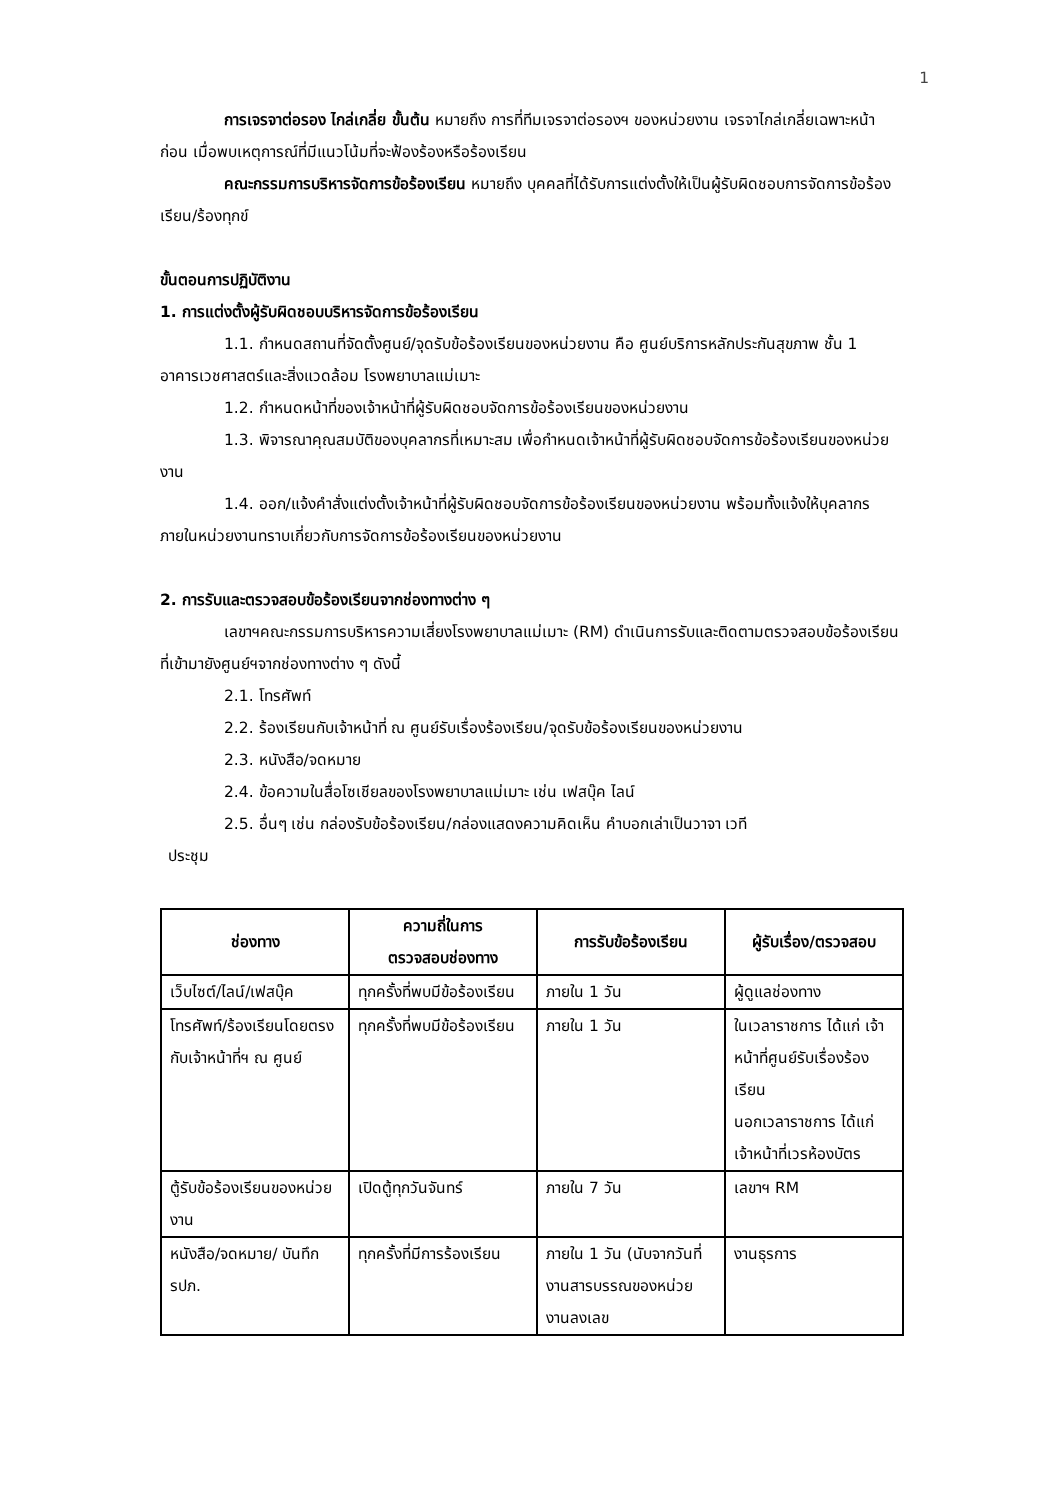1
การเจรจาต่อรอง ไกล่เกลี่ย ขั้นต้น หมายถึง การที่ทีมเจรจาต่อรองฯ ของหน่วยงาน เจรจาไกล่เกลี่ยเฉพาะหน้าก่อน เมื่อพบเหตุการณ์ที่มีแนวโน้มที่จะฟ้องร้องหรือร้องเรียน
คณะกรรมการบริหารจัดการข้อร้องเรียน หมายถึง บุคคลที่ได้รับการแต่งตั้งให้เป็นผู้รับผิดชอบการจัดการข้อร้องเรียน/ร้องทุกข์
ขั้นตอนการปฏิบัติงาน
1. การแต่งตั้งผู้รับผิดชอบบริหารจัดการข้อร้องเรียน
1.1. กำหนดสถานที่จัดตั้งศูนย์/จุดรับข้อร้องเรียนของหน่วยงาน คือ ศูนย์บริการหลักประกันสุขภาพ ชั้น 1 อาคารเวชศาสตร์และสิ่งแวดล้อม โรงพยาบาลแม่เมาะ
1.2. กำหนดหน้าที่ของเจ้าหน้าที่ผู้รับผิดชอบจัดการข้อร้องเรียนของหน่วยงาน
1.3. พิจารณาคุณสมบัติของบุคลากรที่เหมาะสม เพื่อกำหนดเจ้าหน้าที่ผู้รับผิดชอบจัดการข้อร้องเรียนของหน่วยงาน
1.4. ออก/แจ้งคำสั่งแต่งตั้งเจ้าหน้าที่ผู้รับผิดชอบจัดการข้อร้องเรียนของหน่วยงาน พร้อมทั้งแจ้งให้บุคลากรภายในหน่วยงานทราบเกี่ยวกับการจัดการข้อร้องเรียนของหน่วยงาน
2. การรับและตรวจสอบข้อร้องเรียนจากช่องทางต่าง ๆ
เลขาฯคณะกรรมการบริหารความเสี่ยงโรงพยาบาลแม่เมาะ (RM) ดำเนินการรับและติดตามตรวจสอบข้อร้องเรียนที่เข้ามายังศูนย์ฯจากช่องทางต่าง ๆ ดังนี้
2.1. โทรศัพท์
2.2. ร้องเรียนกับเจ้าหน้าที่ ณ ศูนย์รับเรื่องร้องเรียน/จุดรับข้อร้องเรียนของหน่วยงาน
2.3. หนังสือ/จดหมาย
2.4. ข้อความในสื่อโซเชียลของโรงพยาบาลแม่เมาะ เช่น เฟสบุ๊ค ไลน์
2.5. อื่นๆ เช่น กล่องรับข้อร้องเรียน/กล่องแสดงความคิดเห็น คำบอกเล่าเป็นวาจา เวที
ประชุม
| ช่องทาง | ความถี่ในการ ตรวจสอบช่องทาง | การรับข้อร้องเรียน | ผู้รับเรื่อง/ตรวจสอบ |
| --- | --- | --- | --- |
| เว็บไซต์/ไลน์/เฟสบุ๊ค | ทุกครั้งที่พบมีข้อร้องเรียน | ภายใน 1 วัน | ผู้ดูแลช่องทาง |
| โทรศัพท์/ร้องเรียนโดยตรงกับเจ้าหน้าที่ฯ ณ ศูนย์ | ทุกครั้งที่พบมีข้อร้องเรียน | ภายใน 1 วัน | ในเวลาราชการ ได้แก่ เจ้าหน้าที่ศูนย์รับเรื่องร้องเรียน นอกเวลาราชการ ได้แก่ เจ้าหน้าที่เวรห้องบัตร |
| ตู้รับข้อร้องเรียนของหน่วยงาน | เปิดตู้ทุกวันจันทร์ | ภายใน 7 วัน | เลขาฯ RM |
| หนังสือ/จดหมาย/ บันทึก รปภ. | ทุกครั้งที่มีการร้องเรียน | ภายใน 1 วัน (นับจากวันที่งานสารบรรณของหน่วยงานลงเลข | งานธุรการ |